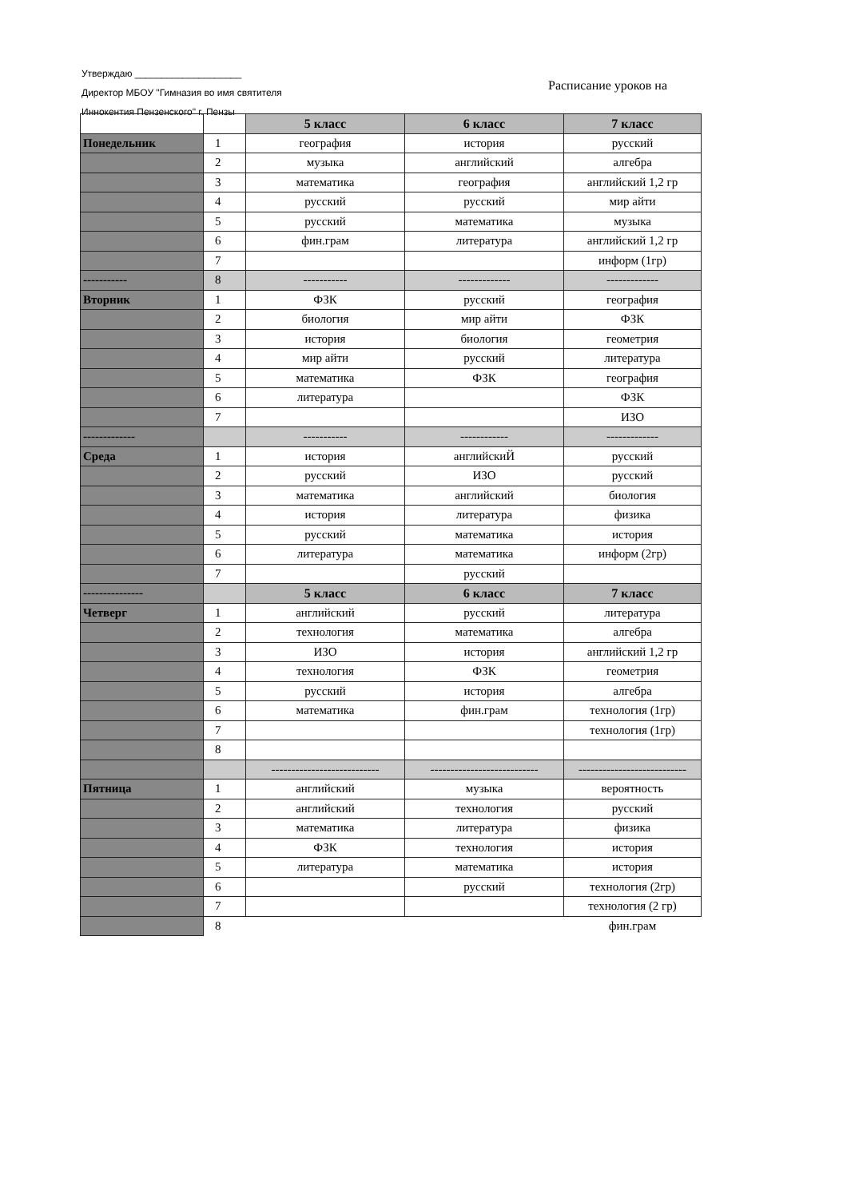Утверждаю ____________________
Директор МБОУ "Гимназия во имя святителя
Иннокентия Пензенского" г. Пензы
Расписание уроков на
| | | 5 класс | 6 класс | 7 класс |
| Понедельник | 1 | география | история | русский |
| | 2 | музыка | английский | алгебра |
| | 3 | математика | география | английский 1,2 гр |
| | 4 | русский | русский | мир айти |
| | 5 | русский | математика | музыка |
| | 6 | фин.грам | литература | английский 1,2 гр |
| | 7 | | | информ (1гр) |
| ----------- | 8 | ----------- | ------------- | ------------- |
| Вторник | 1 | ФЗК | русский | география |
| | 2 | биология | мир айти | ФЗК |
| | 3 | история | биология | геометрия |
| | 4 | мир айти | русский | литература |
| | 5 | математика | ФЗК | география |
| | 6 | литература | | ФЗК |
| | 7 | | | ИЗО |
| ------------- | | ----------- | ------------ | ------------- |
| Среда | 1 | история | английскиЙ | русский |
| | 2 | русский | ИЗО | русский |
| | 3 | математика | английский | биология |
| | 4 | история | литература | физика |
| | 5 | русский | математика | история |
| | 6 | литература | математика | информ (2гр) |
| | 7 | | русский | |
| --------------- | | 5 класс | 6 класс | 7 класс |
| Четверг | 1 | английский | русский | литература |
| | 2 | технология | математика | алгебра |
| | 3 | ИЗО | история | английский 1,2 гр |
| | 4 | технология | ФЗК | геометрия |
| | 5 | русский | история | алгебра |
| | 6 | математика | фин.грам | технология (1гр) |
| | 7 | | | технология (1гр) |
| | 8 | | | |
| | | --------------------------- | --------------------------- | --------------------------- |
| Пятница | 1 | английский | музыка | вероятность |
| | 2 | английский | технология | русский |
| | 3 | математика | литература | физика |
| | 4 | ФЗК | технология | история |
| | 5 | литература | математика | история |
| | 6 | | русский | технология (2гр) |
| | 7 | | | технология (2 гр) |
| | 8 | | | фин.грам |